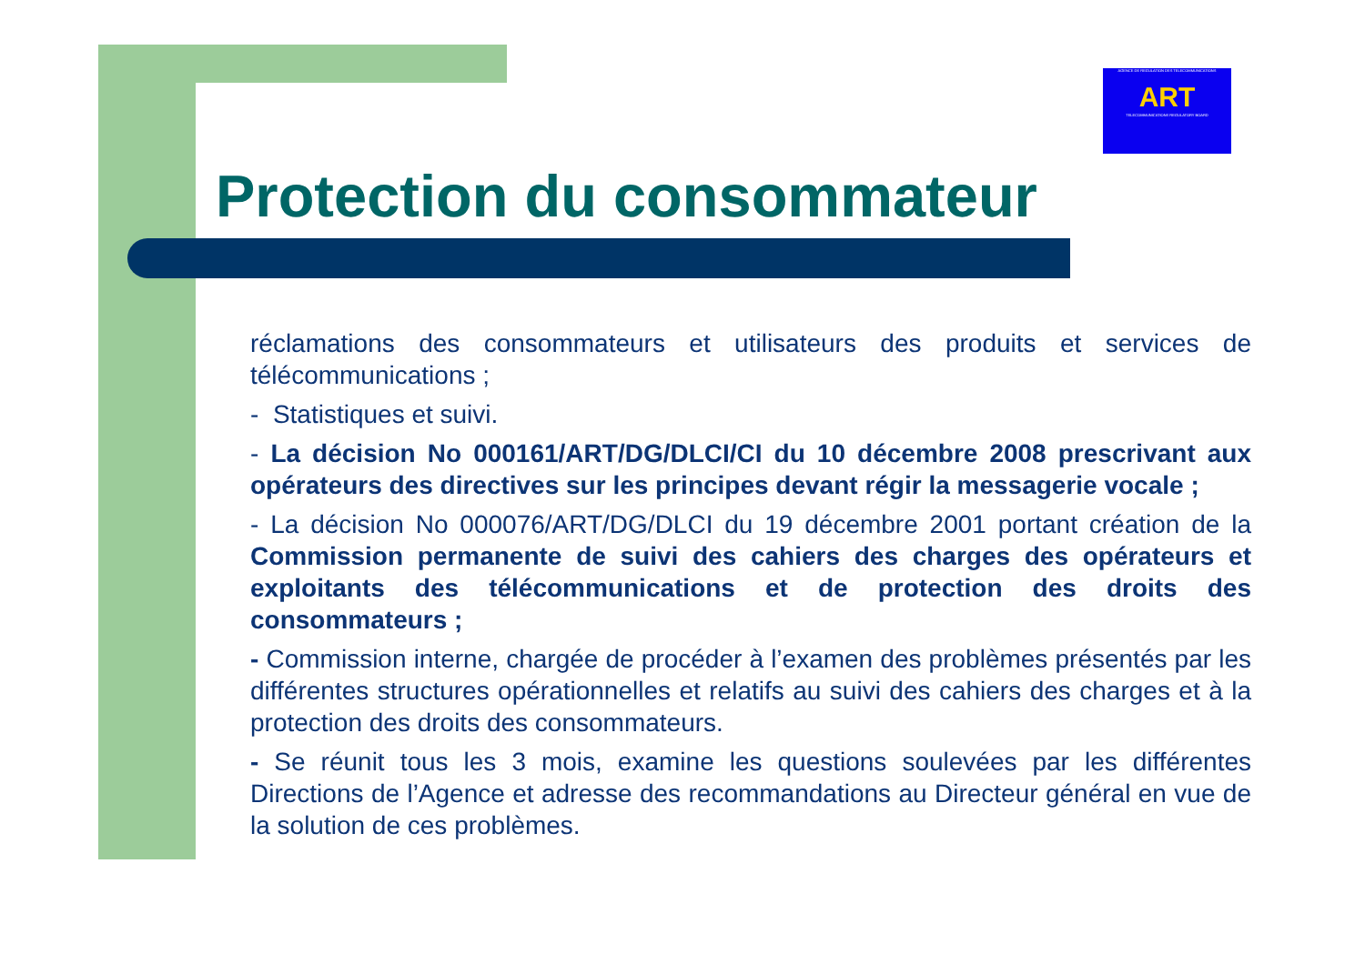AGENCE DE REGULATION DES TELECOMMUNICATIONS
ART
TELECOMMUNICATIONS REGULATORY BOARD
Protection du consommateur
réclamations des consommateurs et utilisateurs des produits et services de télécommunications ;
- Statistiques et suivi.
- La décision No 000161/ART/DG/DLCI/CI du 10 décembre 2008 prescrivant aux opérateurs des directives sur les principes devant régir la messagerie vocale ;
- La décision No 000076/ART/DG/DLCI du 19 décembre 2001 portant création de la Commission permanente de suivi des cahiers des charges des opérateurs et exploitants des télécommunications et de protection des droits des consommateurs ;
- Commission interne, chargée de procéder à l’examen des problèmes présentés par les différentes structures opérationnelles et relatifs au suivi des cahiers des charges et à la protection des droits des consommateurs.
- Se réunit tous les 3 mois, examine les questions soulevées par les différentes Directions de l’Agence et adresse des recommandations au Directeur général en vue de la solution de ces problèmes.